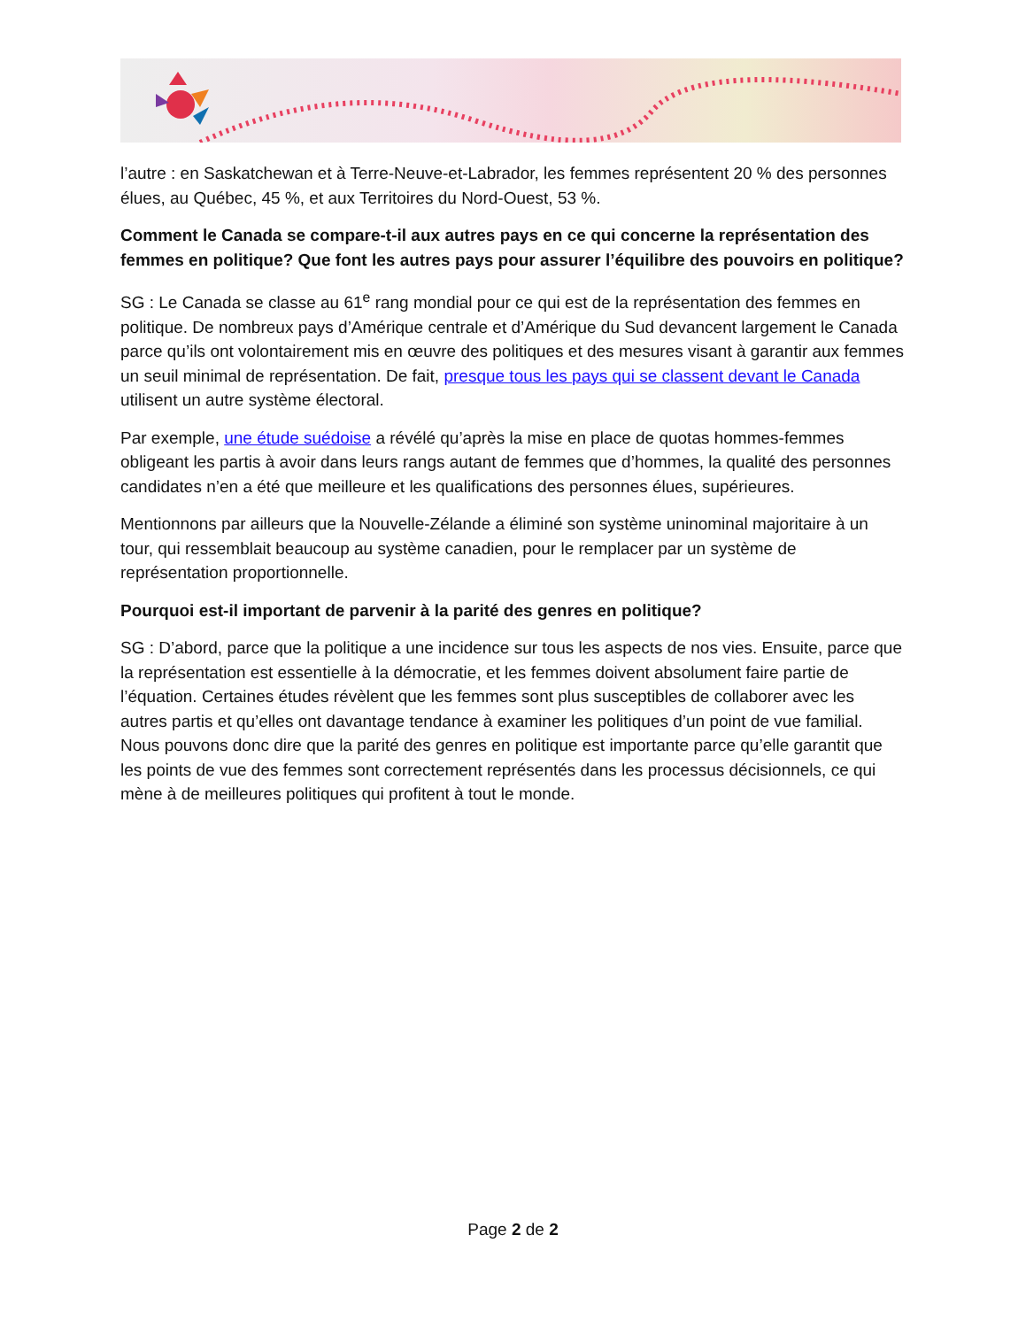l’autre : en Saskatchewan et à Terre-Neuve-et-Labrador, les femmes représentent 20 % des personnes élues, au Québec, 45 %, et aux Territoires du Nord-Ouest, 53 %.
Comment le Canada se compare-t-il aux autres pays en ce qui concerne la représentation des femmes en politique? Que font les autres pays pour assurer l’équilibre des pouvoirs en politique?
SG : Le Canada se classe au 61<sup>e</sup> rang mondial pour ce qui est de la représentation des femmes en politique. De nombreux pays d’Amérique centrale et d’Amérique du Sud devancent largement le Canada parce qu’ils ont volontairement mis en œuvre des politiques et des mesures visant à garantir aux femmes un seuil minimal de représentation. De fait, presque tous les pays qui se classent devant le Canada utilisent un autre système électoral.
Par exemple, une étude suédoise a révélé qu’après la mise en place de quotas hommes-femmes obligeant les partis à avoir dans leurs rangs autant de femmes que d’hommes, la qualité des personnes candidates n’en a été que meilleure et les qualifications des personnes élues, supérieures.
Mentionnons par ailleurs que la Nouvelle-Zélande a éliminé son système uninominal majoritaire à un tour, qui ressemblait beaucoup au système canadien, pour le remplacer par un système de représentation proportionnelle.
Pourquoi est-il important de parvenir à la parité des genres en politique?
SG : D’abord, parce que la politique a une incidence sur tous les aspects de nos vies. Ensuite, parce que la représentation est essentielle à la démocratie, et les femmes doivent absolument faire partie de l’équation. Certaines études révèlent que les femmes sont plus susceptibles de collaborer avec les autres partis et qu’elles ont davantage tendance à examiner les politiques d’un point de vue familial. Nous pouvons donc dire que la parité des genres en politique est importante parce qu’elle garantit que les points de vue des femmes sont correctement représentés dans les processus décisionnels, ce qui mène à de meilleures politiques qui profitent à tout le monde.
Page 2 de 2